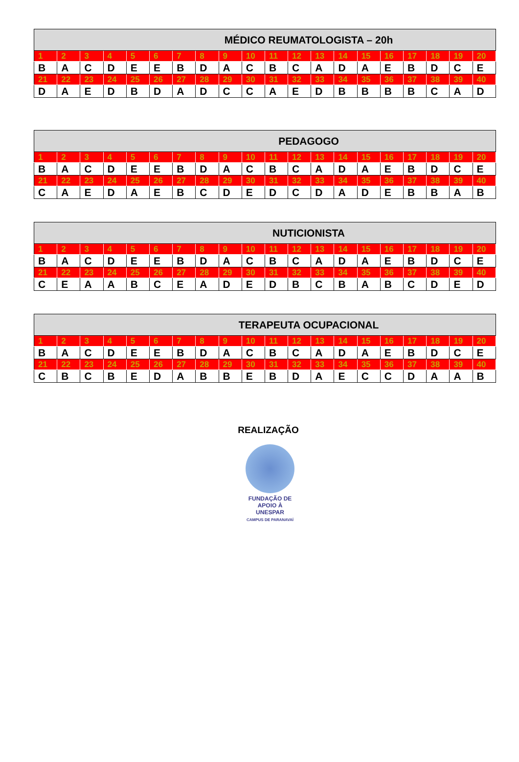| MÉDICO REUMATOLOGISTA – 20h | | | | | | | | | | | | | | | | | | | |
| --- | --- | --- | --- | --- | --- | --- | --- | --- | --- | --- | --- | --- | --- | --- | --- | --- | --- | --- | --- |
| 1 | 2 | 3 | 4 | 5 | 6 | 7 | 8 | 9 | 10 | 11 | 12 | 13 | 14 | 15 | 16 | 17 | 18 | 19 | 20 |
| B | A | C | D | E | E | B | D | A | C | B | C | A | D | A | E | B | D | C | E |
| 21 | 22 | 23 | 24 | 25 | 26 | 27 | 28 | 29 | 30 | 31 | 32 | 33 | 34 | 35 | 36 | 37 | 38 | 39 | 40 |
| D | A | E | D | B | D | A | D | C | C | A | E | D | B | B | B | B | C | A | D |
| PEDAGOGO | | | | | | | | | | | | | | | | | | | |
| --- | --- | --- | --- | --- | --- | --- | --- | --- | --- | --- | --- | --- | --- | --- | --- | --- | --- | --- | --- |
| 1 | 2 | 3 | 4 | 5 | 6 | 7 | 8 | 9 | 10 | 11 | 12 | 13 | 14 | 15 | 16 | 17 | 18 | 19 | 20 |
| B | A | C | D | E | E | B | D | A | C | B | C | A | D | A | E | B | D | C | E |
| 21 | 22 | 23 | 24 | 25 | 26 | 27 | 28 | 29 | 30 | 31 | 32 | 33 | 34 | 35 | 36 | 37 | 38 | 39 | 40 |
| C | A | E | D | A | E | B | C | D | E | D | C | D | A | D | E | B | B | A | B |
| NUTICIONISTA | | | | | | | | | | | | | | | | | | | |
| --- | --- | --- | --- | --- | --- | --- | --- | --- | --- | --- | --- | --- | --- | --- | --- | --- | --- | --- | --- |
| 1 | 2 | 3 | 4 | 5 | 6 | 7 | 8 | 9 | 10 | 11 | 12 | 13 | 14 | 15 | 16 | 17 | 18 | 19 | 20 |
| B | A | C | D | E | E | B | D | A | C | B | C | A | D | A | E | B | D | C | E |
| 21 | 22 | 23 | 24 | 25 | 26 | 27 | 28 | 29 | 30 | 31 | 32 | 33 | 34 | 35 | 36 | 37 | 38 | 39 | 40 |
| C | E | A | A | B | C | E | A | D | E | D | B | C | B | A | B | C | D | E | D |
| TERAPEUTA OCUPACIONAL | | | | | | | | | | | | | | | | | | | |
| --- | --- | --- | --- | --- | --- | --- | --- | --- | --- | --- | --- | --- | --- | --- | --- | --- | --- | --- | --- |
| 1 | 2 | 3 | 4 | 5 | 6 | 7 | 8 | 9 | 10 | 11 | 12 | 13 | 14 | 15 | 16 | 17 | 18 | 19 | 20 |
| B | A | C | D | E | E | B | D | A | C | B | C | A | D | A | E | B | D | C | E |
| 21 | 22 | 23 | 24 | 25 | 26 | 27 | 28 | 29 | 30 | 31 | 32 | 33 | 34 | 35 | 36 | 37 | 38 | 39 | 40 |
| C | B | C | B | E | D | A | B | B | E | B | D | A | E | C | C | D | A | A | B |
REALIZAÇÃO
FUNDAÇÃO DE
APOIO À UNESPAR
CAMPUS DE PARANAVAÍ